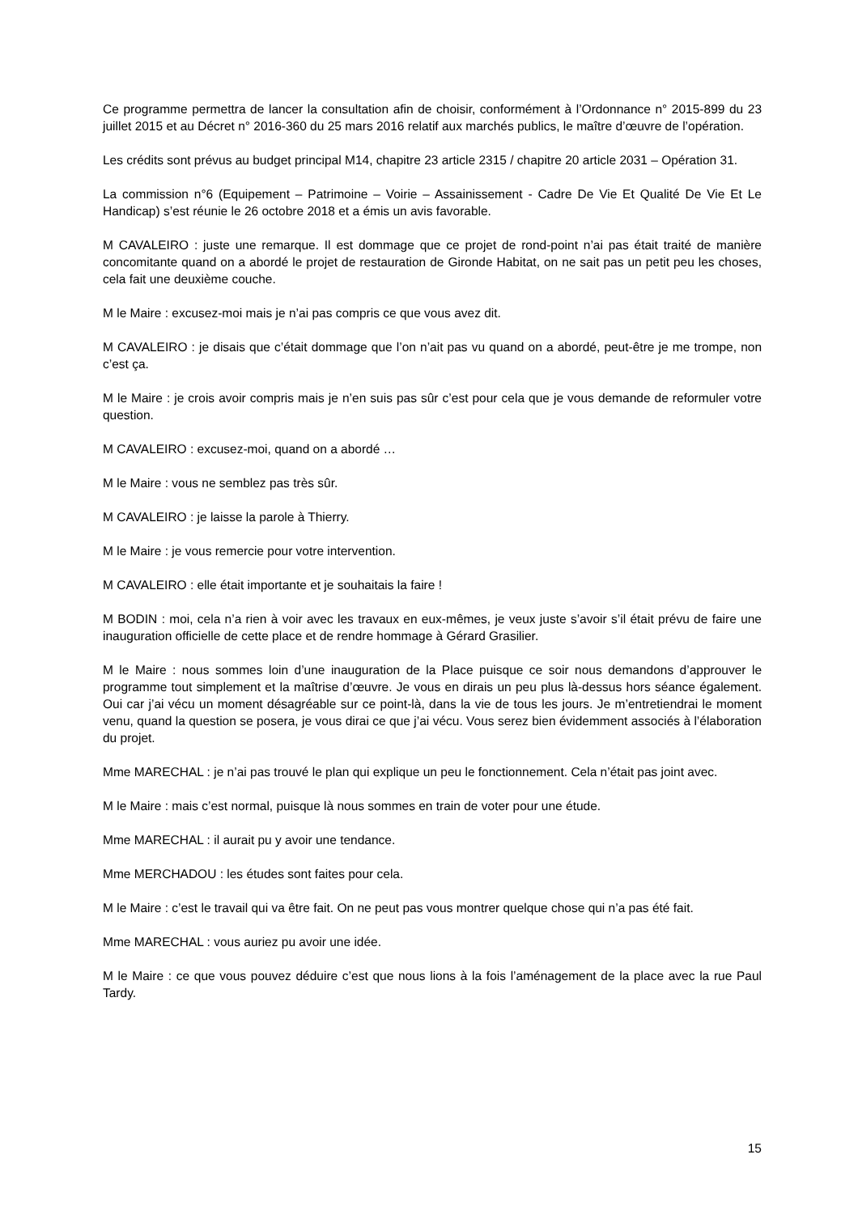Ce programme permettra de lancer la consultation afin de choisir, conformément à l’Ordonnance n° 2015-899 du 23 juillet 2015 et au Décret n° 2016-360 du 25 mars 2016 relatif aux marchés publics, le maître d’œuvre de l’opération.
Les crédits sont prévus au budget principal M14, chapitre 23 article 2315 / chapitre 20 article 2031 – Opération 31.
La commission n°6 (Equipement – Patrimoine – Voirie – Assainissement - Cadre De Vie Et Qualité De Vie Et Le Handicap) s’est réunie le 26 octobre 2018 et a émis un avis favorable.
M CAVALEIRO : juste une remarque. Il est dommage que ce projet de rond-point n’ai pas était traité de manière concomitante quand on a abordé le projet de restauration de Gironde Habitat, on ne sait pas un petit peu les choses, cela fait une deuxième couche.
M le Maire : excusez-moi mais je n’ai pas compris ce que vous avez dit.
M CAVALEIRO : je disais que c’était dommage que l’on n’ait pas vu quand on a abordé, peut-être je me trompe, non c’est ça.
M le Maire : je crois avoir compris mais je n’en suis pas sûr c’est pour cela que je vous demande de reformuler votre question.
M CAVALEIRO : excusez-moi, quand on a abordé …
M le Maire : vous ne semblez pas très sûr.
M CAVALEIRO : je laisse la parole à Thierry.
M le Maire : je vous remercie pour votre intervention.
M CAVALEIRO : elle était importante et je souhaitais la faire !
M BODIN : moi, cela n’a rien à voir avec les travaux en eux-mêmes, je veux juste s’avoir s’il était prévu de faire une inauguration officielle de cette place et de rendre hommage à Gérard Grasilier.
M le Maire : nous sommes loin d’une inauguration de la Place puisque ce soir nous demandons d’approuver le programme tout simplement et la maîtrise d’œuvre. Je vous en dirais un peu plus là-dessus hors séance également. Oui car j’ai vécu un moment désagréable sur ce point-là, dans la vie de tous les jours. Je m’entretiendrai le moment venu, quand la question se posera, je vous dirai ce que j’ai vécu. Vous serez bien évidemment associés à l’élaboration du projet.
Mme MARECHAL : je n’ai pas trouvé le plan qui explique un peu le fonctionnement. Cela n’était pas joint avec.
M le Maire : mais c’est normal, puisque là nous sommes en train de voter pour une étude.
Mme MARECHAL : il aurait pu y avoir une tendance.
Mme MERCHADOU : les études sont faites pour cela.
M le Maire : c’est le travail qui va être fait. On ne peut pas vous montrer quelque chose qui n’a pas été fait.
Mme MARECHAL : vous auriez pu avoir une idée.
M le Maire : ce que vous pouvez déduire c’est que nous lions à la fois l’aménagement de la place avec la rue Paul Tardy.
15